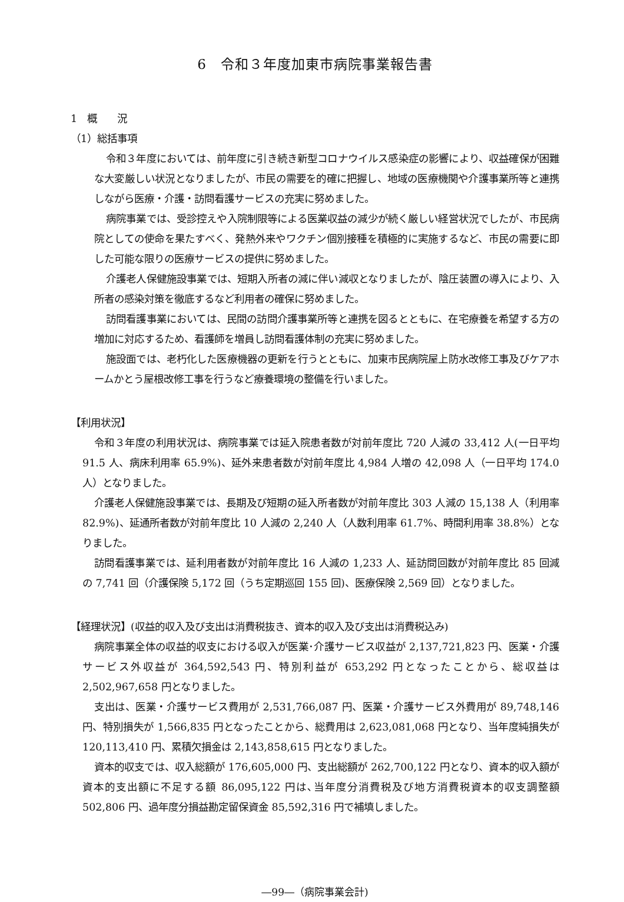6　令和３年度加東市病院事業報告書
1　概　　況
（1）総括事項
令和３年度においては、前年度に引き続き新型コロナウイルス感染症の影響により、収益確保が困難な大変厳しい状況となりましたが、市民の需要を的確に把握し、地域の医療機関や介護事業所等と連携しながら医療・介護・訪問看護サービスの充実に努めました。
病院事業では、受診控えや入院制限等による医業収益の減少が続く厳しい経営状況でしたが、市民病院としての使命を果たすべく、発熱外来やワクチン個別接種を積極的に実施するなど、市民の需要に即した可能な限りの医療サービスの提供に努めました。
介護老人保健施設事業では、短期入所者の減に伴い減収となりましたが、陰圧装置の導入により、入所者の感染対策を徹底するなど利用者の確保に努めました。
訪問看護事業においては、民間の訪問介護事業所等と連携を図るとともに、在宅療養を希望する方の増加に対応するため、看護師を増員し訪問看護体制の充実に努めました。
施設面では、老朽化した医療機器の更新を行うとともに、加東市民病院屋上防水改修工事及びケアホームかとう屋根改修工事を行うなど療養環境の整備を行いました。
【利用状況】
令和３年度の利用状況は、病院事業では延入院患者数が対前年度比 720 人減の 33,412 人(一日平均 91.5 人、病床利用率 65.9%)、延外来患者数が対前年度比 4,984 人増の 42,098 人（一日平均 174.0 人）となりました。
介護老人保健施設事業では、長期及び短期の延入所者数が対前年度比 303 人減の 15,138 人（利用率 82.9%)、延通所者数が対前年度比 10 人減の 2,240 人（人数利用率 61.7%、時間利用率 38.8%）となりました。
訪問看護事業では、延利用者数が対前年度比 16 人減の 1,233 人、延訪問回数が対前年度比 85 回減の 7,741 回（介護保険 5,172 回（うち定期巡回 155 回)、医療保険 2,569 回）となりました。
【経理状況】(収益的収入及び支出は消費税抜き、資本的収入及び支出は消費税込み)
病院事業全体の収益的収支における収入が医業･介護サービス収益が 2,137,721,823 円、医業・介護サービス外収益が 364,592,543 円、特別利益が 653,292 円となったことから、総収益は 2,502,967,658 円となりました。
支出は、医業・介護サービス費用が 2,531,766,087 円、医業・介護サービス外費用が 89,748,146 円、特別損失が 1,566,835 円となったことから、総費用は 2,623,081,068 円となり、当年度純損失が 120,113,410 円、累積欠損金は 2,143,858,615 円となりました。
資本的収支では、収入総額が 176,605,000 円、支出総額が 262,700,122 円となり、資本的収入額が資本的支出額に不足する額 86,095,122 円は､当年度分消費税及び地方消費税資本的収支調整額 502,806 円、過年度分損益勘定留保資金 85,592,316 円で補填しました。
―99―（病院事業会計)